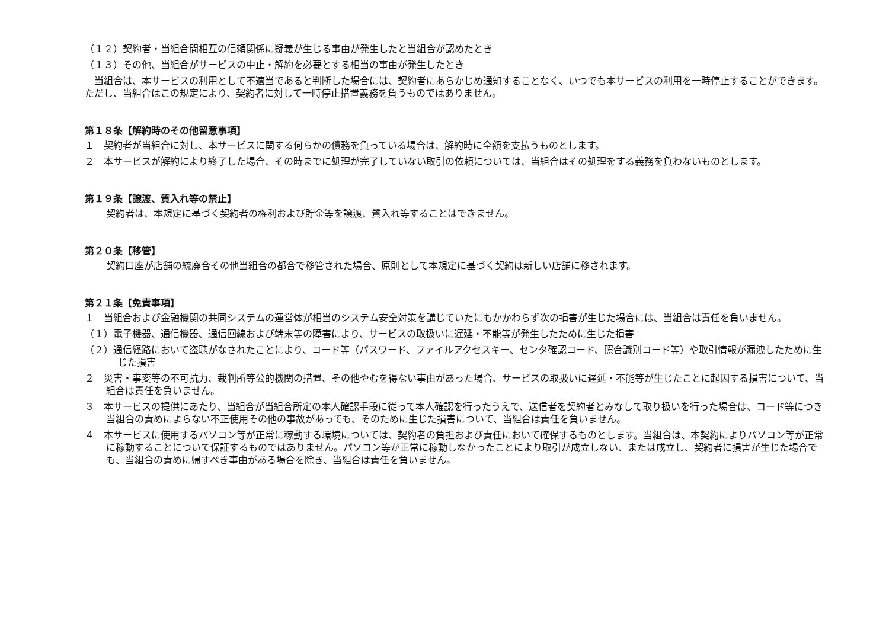（１２）契約者・当組合間相互の信頼関係に疑義が生じる事由が発生したと当組合が認めたとき
（１３）その他、当組合がサービスの中止・解約を必要とする相当の事由が発生したとき
　当組合は、本サービスの利用として不適当であると判断した場合には、契約者にあらかじめ通知することなく、いつでも本サービスの利用を一時停止することができます。ただし、当組合はこの規定により、契約者に対して一時停止措置義務を負うものではありません。
第１８条【解約時のその他留意事項】
１　契約者が当組合に対し、本サービスに関する何らかの債務を負っている場合は、解約時に全額を支払うものとします。
２　本サービスが解約により終了した場合、その時までに処理が完了していない取引の依頼については、当組合はその処理をする義務を負わないものとします。
第１９条【譲渡、質入れ等の禁止】
契約者は、本規定に基づく契約者の権利および貯金等を譲渡、質入れ等することはできません。
第２０条【移管】
契約口座が店舗の統廃合その他当組合の都合で移管された場合、原則として本規定に基づく契約は新しい店舗に移されます。
第２１条【免責事項】
１　当組合および金融機関の共同システムの運営体が相当のシステム安全対策を講じていたにもかかわらず次の損害が生じた場合には、当組合は責任を負いません。
（１）電子機器、通信機器、通信回線および端末等の障害により、サービスの取扱いに遅延・不能等が発生したために生じた損害
（２）通信経路において盗聴がなされたことにより、コード等（パスワード、ファイルアクセスキー、センタ確認コード、照合識別コード等）や取引情報が漏洩したために生じた損害
２　災害・事変等の不可抗力、裁判所等公的機関の措置、その他やむを得ない事由があった場合、サービスの取扱いに遅延・不能等が生じたことに起因する損害について、当組合は責任を負いません。
３　本サービスの提供にあたり、当組合が当組合所定の本人確認手段に従って本人確認を行ったうえで、送信者を契約者とみなして取り扱いを行った場合は、コード等につき当組合の責めによらない不正使用その他の事故があっても、そのために生じた損害について、当組合は責任を負いません。
４　本サービスに使用するパソコン等が正常に稼動する環境については、契約者の負担および責任において確保するものとします。当組合は、本契約によりパソコン等が正常に稼動することについて保証するものではありません。パソコン等が正常に稼動しなかったことにより取引が成立しない、または成立し、契約者に損害が生じた場合でも、当組合の責めに帰すべき事由がある場合を除き、当組合は責任を負いません。